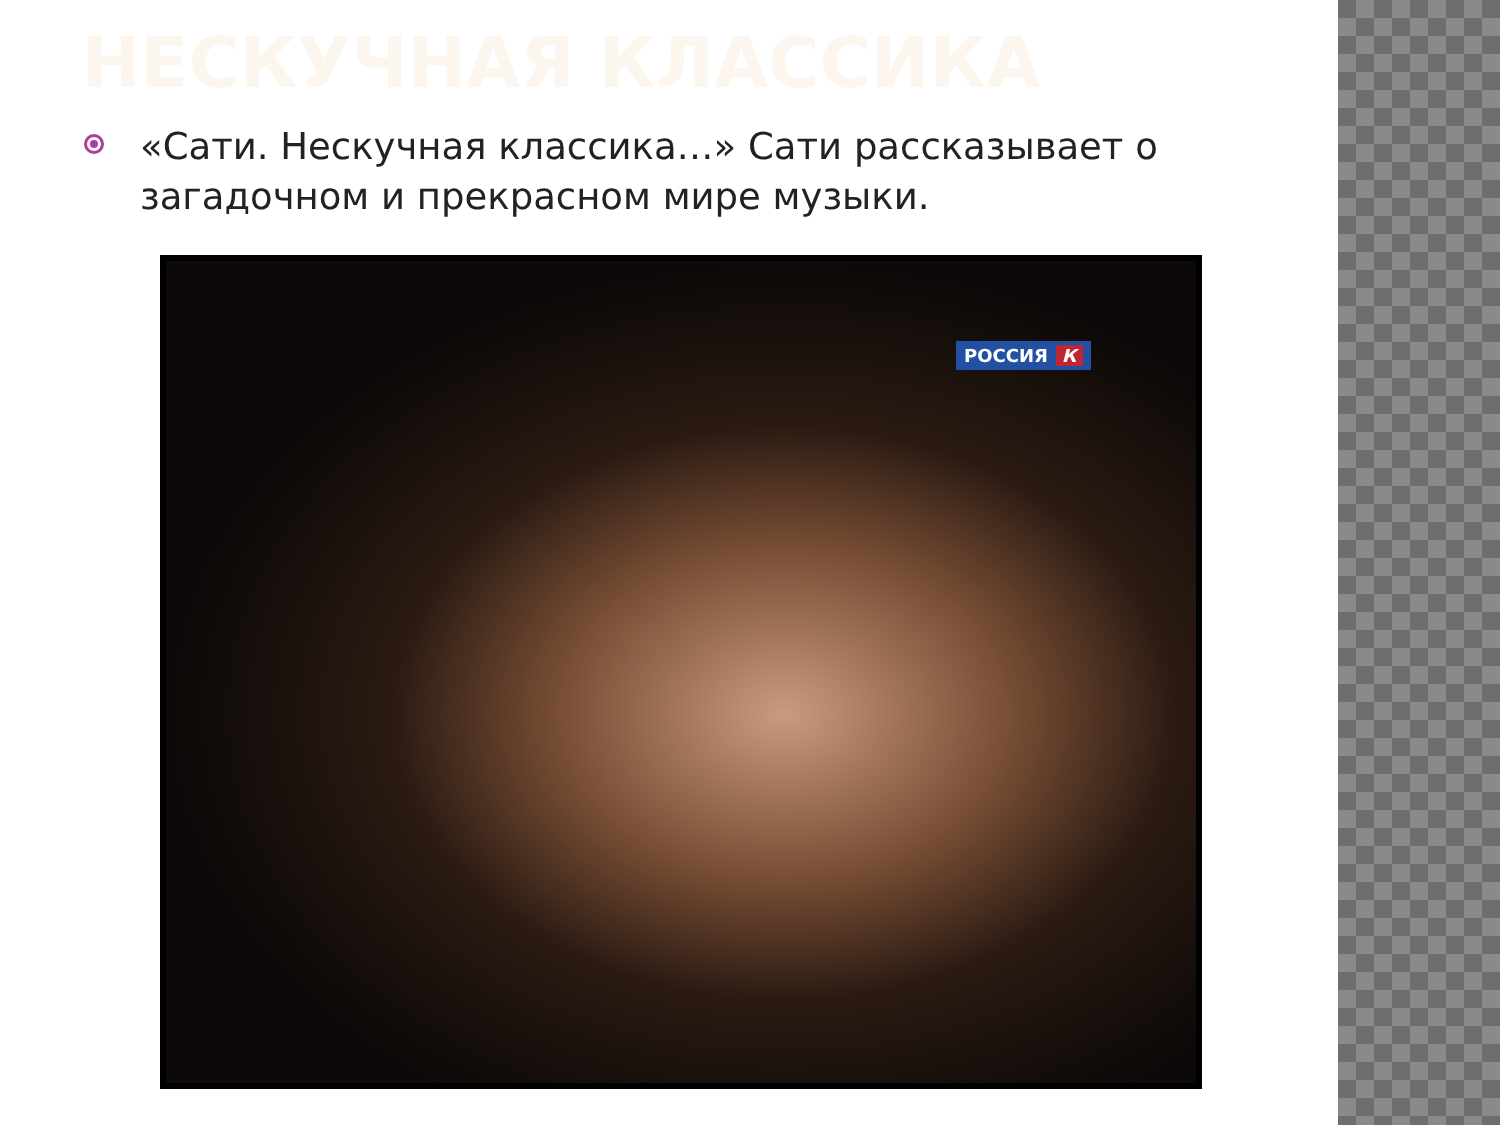НЕСКУЧНАЯ КЛАССИКА
«Сати. Нескучная классика…» Сати рассказывает о загадочном и прекрасном мире музыки.
РОССИЯ К